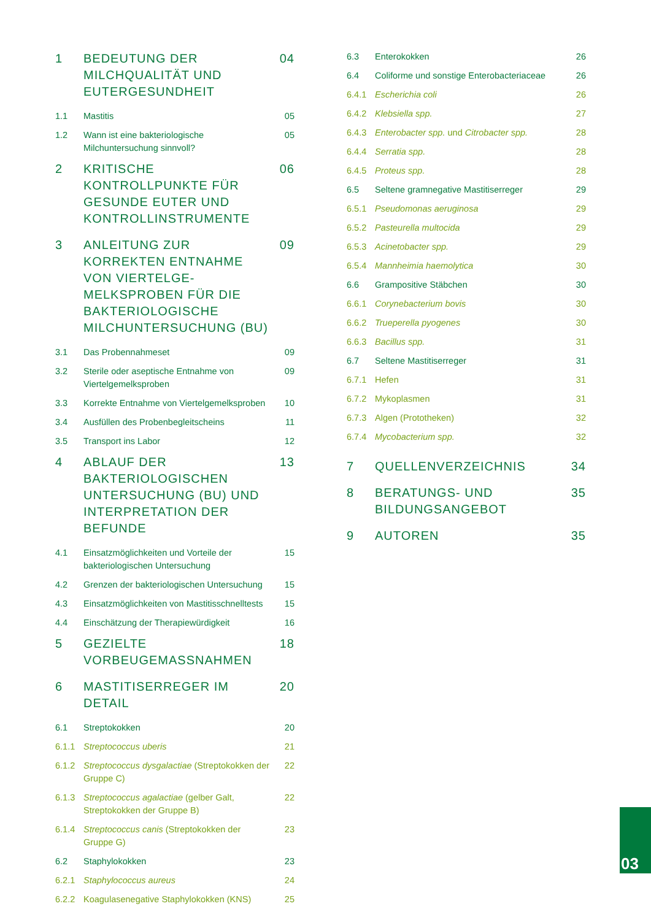| 1 | BEDEUTUNG DER MILCHQUALITÄT UND EUTERGESUNDHEIT | 04 |
| 1.1 | Mastitis | 05 |
| 1.2 | Wann ist eine bakteriologische Milchuntersuchung sinnvoll? | 05 |
| 2 | KRITISCHE KONTROLLPUNKTE FÜR GESUNDE EUTER UND KONTROLLINSTRUMENTE | 06 |
| 3 | ANLEITUNG ZUR KORREKTEN ENTNAHME VON VIERTELGE-MELKSPROBEN FÜR DIE BAKTERIOLOGISCHE MILCHUNTERSUCHUNG (BU) | 09 |
| 3.1 | Das Probennahmeset | 09 |
| 3.2 | Sterile oder aseptische Entnahme von Viertelgemelksproben | 09 |
| 3.3 | Korrekte Entnahme von Viertelgemelksproben | 10 |
| 3.4 | Ausfüllen des Probenbegleitscheins | 11 |
| 3.5 | Transport ins Labor | 12 |
| 4 | ABLAUF DER BAKTERIOLOGISCHEN UNTERSUCHUNG (BU) UND INTERPRETATION DER BEFUNDE | 13 |
| 4.1 | Einsatzmöglichkeiten und Vorteile der bakteriologischen Untersuchung | 15 |
| 4.2 | Grenzen der bakteriologischen Untersuchung | 15 |
| 4.3 | Einsatzmöglichkeiten von Mastitisschnelltests | 15 |
| 4.4 | Einschätzung der Therapiewürdigkeit | 16 |
| 5 | GEZIELTE VORBEUGEMASSNAHMEN | 18 |
| 6 | MASTITISERREGER IM DETAIL | 20 |
| 6.1 | Streptokokken | 20 |
| 6.1.1 | Streptococcus uberis | 21 |
| 6.1.2 | Streptococcus dysgalactiae (Streptokokken der Gruppe C) | 22 |
| 6.1.3 | Streptococcus agalactiae (gelber Galt, Streptokokken der Gruppe B) | 22 |
| 6.1.4 | Streptococcus canis (Streptokokken der Gruppe G) | 23 |
| 6.2 | Staphylokokken | 23 |
| 6.2.1 | Staphylococcus aureus | 24 |
| 6.2.2 | Koagulasenegative Staphylokokken (KNS) | 25 |
| 6.3 | Enterokokken | 26 |
| 6.4 | Coliforme und sonstige Enterobacteriaceae | 26 |
| 6.4.1 | Escherichia coli | 26 |
| 6.4.2 | Klebsiella spp. | 27 |
| 6.4.3 | Enterobacter spp. und Citrobacter spp. | 28 |
| 6.4.4 | Serratia spp. | 28 |
| 6.4.5 | Proteus spp. | 28 |
| 6.5 | Seltene gramnegative Mastitiserreger | 29 |
| 6.5.1 | Pseudomonas aeruginosa | 29 |
| 6.5.2 | Pasteurella multocida | 29 |
| 6.5.3 | Acinetobacter spp. | 29 |
| 6.5.4 | Mannheimia haemolytica | 30 |
| 6.6 | Grampositive Stäbchen | 30 |
| 6.6.1 | Corynebacterium bovis | 30 |
| 6.6.2 | Trueperella pyogenes | 30 |
| 6.6.3 | Bacillus spp. | 31 |
| 6.7 | Seltene Mastitiserreger | 31 |
| 6.7.1 | Hefen | 31 |
| 6.7.2 | Mykoplasmen | 31 |
| 6.7.3 | Algen (Prototheken) | 32 |
| 6.7.4 | Mycobacterium spp. | 32 |
| 7 | QUELLENVERZEICHNIS | 34 |
| 8 | BERATUNGS- UND BILDUNGSANGEBOT | 35 |
| 9 | AUTOREN | 35 |
03